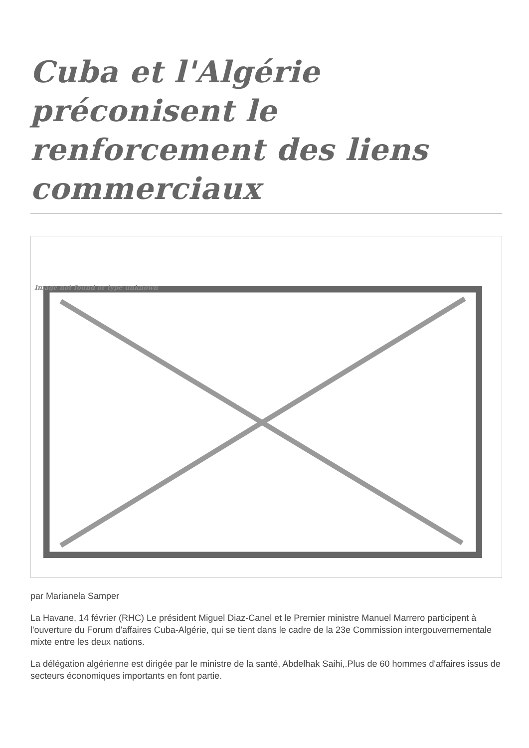Cuba et l'Algérie préconisent le renforcement des liens commerciaux
Image not found or type unknown
par Marianela Samper
La Havane, 14 février (RHC) Le président Miguel Diaz-Canel et le Premier ministre Manuel Marrero participent à l'ouverture du Forum d'affaires Cuba-Algérie, qui se tient dans le cadre de la 23e Commission intergouvernementale mixte entre les deux nations.
La délégation algérienne est dirigée par le ministre de la santé, Abdelhak Saihi,.Plus de 60 hommes d'affaires issus de secteurs économiques importants en font partie.